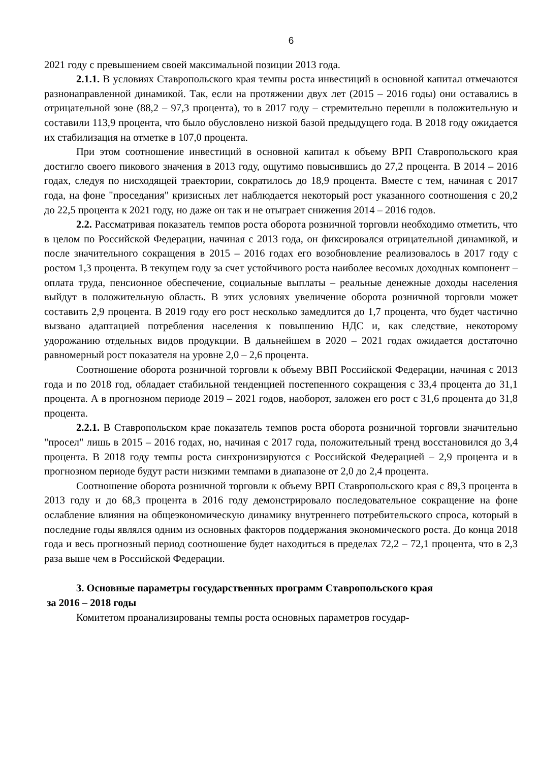6
2021 году с превышением своей максимальной позиции 2013 года.
2.1.1. В условиях Ставропольского края темпы роста инвестиций в основной капитал отмечаются разнонаправленной динамикой. Так, если на протяжении двух лет (2015 – 2016 годы) они оставались в отрицательной зоне (88,2 – 97,3 процента), то в 2017 году – стремительно перешли в положительную и составили 113,9 процента, что было обусловлено низкой базой предыдущего года. В 2018 году ожидается их стабилизация на отметке в 107,0 процента.
При этом соотношение инвестиций в основной капитал к объему ВРП Ставропольского края достигло своего пикового значения в 2013 году, ощутимо повысившись до 27,2 процента. В 2014 – 2016 годах, следуя по нисходящей траектории, сократилось до 18,9 процента. Вместе с тем, начиная с 2017 года, на фоне "проседания" кризисных лет наблюдается некоторый рост указанного соотношения с 20,2 до 22,5 процента к 2021 году, но даже он так и не отыграет снижения 2014 – 2016 годов.
2.2. Рассматривая показатель темпов роста оборота розничной торговли необходимо отметить, что в целом по Российской Федерации, начиная с 2013 года, он фиксировался отрицательной динамикой, и после значительного сокращения в 2015 – 2016 годах его возобновление реализовалось в 2017 году с ростом 1,3 процента. В текущем году за счет устойчивого роста наиболее весомых доходных компонент – оплата труда, пенсионное обеспечение, социальные выплаты – реальные денежные доходы населения выйдут в положительную область. В этих условиях увеличение оборота розничной торговли может составить 2,9 процента. В 2019 году его рост несколько замедлится до 1,7 процента, что будет частично вызвано адаптацией потребления населения к повышению НДС и, как следствие, некоторому удорожанию отдельных видов продукции. В дальнейшем в 2020 – 2021 годах ожидается достаточно равномерный рост показателя на уровне 2,0 – 2,6 процента.
Соотношение оборота розничной торговли к объему ВВП Российской Федерации, начиная с 2013 года и по 2018 год, обладает стабильной тенденцией постепенного сокращения с 33,4 процента до 31,1 процента. А в прогнозном периоде 2019 – 2021 годов, наоборот, заложен его рост с 31,6 процента до 31,8 процента.
2.2.1. В Ставропольском крае показатель темпов роста оборота розничной торговли значительно "просел" лишь в 2015 – 2016 годах, но, начиная с 2017 года, положительный тренд восстановился до 3,4 процента. В 2018 году темпы роста синхронизируются с Российской Федерацией – 2,9 процента и в прогнозном периоде будут расти низкими темпами в диапазоне от 2,0 до 2,4 процента.
Соотношение оборота розничной торговли к объему ВРП Ставропольского края с 89,3 процента в 2013 году и до 68,3 процента в 2016 году демонстрировало последовательное сокращение на фоне ослабление влияния на общеэкономическую динамику внутреннего потребительского спроса, который в последние годы являлся одним из основных факторов поддержания экономического роста. До конца 2018 года и весь прогнозный период соотношение будет находиться в пределах 72,2 – 72,1 процента, что в 2,3 раза выше чем в Российской Федерации.
3. Основные параметры государственных программ Ставропольского края
за 2016 – 2018 годы
Комитетом проанализированы темпы роста основных параметров государ-